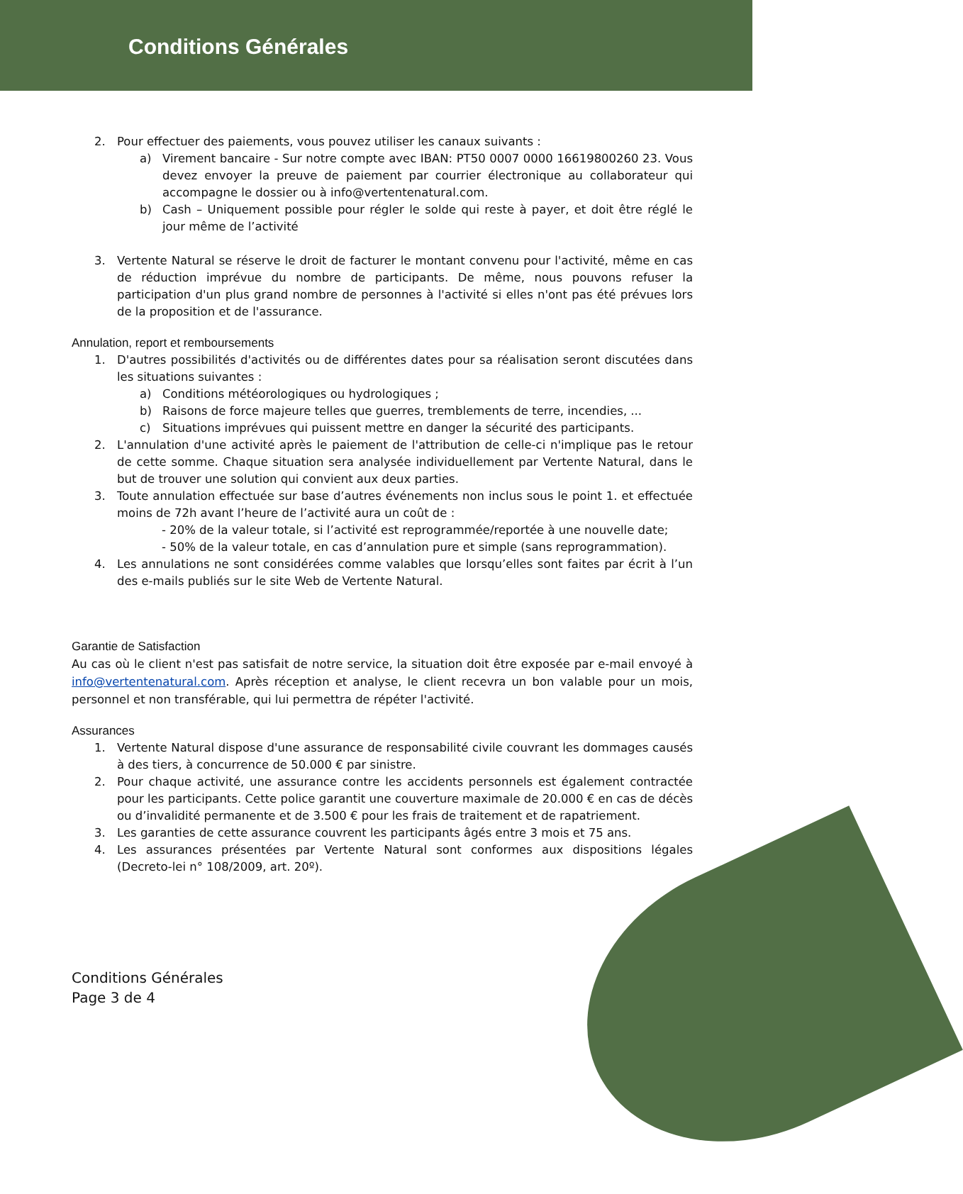Conditions Générales
2. Pour effectuer des paiements, vous pouvez utiliser les canaux suivants :
a) Virement bancaire - Sur notre compte avec IBAN: PT50 0007 0000 16619800260 23. Vous devez envoyer la preuve de paiement par courrier électronique au collaborateur qui accompagne le dossier ou à info@vertentenatural.com.
b) Cash – Uniquement possible pour régler le solde qui reste à payer, et doit être réglé le jour même de l’activité
3. Vertente Natural se réserve le droit de facturer le montant convenu pour l'activité, même en cas de réduction imprévue du nombre de participants. De même, nous pouvons refuser la participation d'un plus grand nombre de personnes à l'activité si elles n'ont pas été prévues lors de la proposition et de l'assurance.
Annulation, report et remboursements
1. D'autres possibilités d'activités ou de différentes dates pour sa réalisation seront discutées dans les situations suivantes :
a) Conditions météorologiques ou hydrologiques ;
b) Raisons de force majeure telles que guerres, tremblements de terre, incendies, ...
c) Situations imprévues qui puissent mettre en danger la sécurité des participants.
2. L'annulation d'une activité après le paiement de l'attribution de celle-ci n'implique pas le retour de cette somme. Chaque situation sera analysée individuellement par Vertente Natural, dans le but de trouver une solution qui convient aux deux parties.
3. Toute annulation effectuée sur base d’autres événements non inclus sous le point 1. et effectuée moins de 72h avant l’heure de l’activité aura un coût de :
- 20% de la valeur totale, si l’activité est reprogrammée/reportée à une nouvelle date;
- 50% de la valeur totale, en cas d’annulation pure et simple (sans reprogrammation).
4. Les annulations ne sont considérées comme valables que lorsqu’elles sont faites par écrit à l’un des e-mails publiés sur le site Web de Vertente Natural.
Garantie de Satisfaction
Au cas où le client n'est pas satisfait de notre service, la situation doit être exposée par e-mail envoyé à info@vertentenatural.com. Après réception et analyse, le client recevra un bon valable pour un mois, personnel et non transférable, qui lui permettra de répéter l'activité.
Assurances
1. Vertente Natural dispose d'une assurance de responsabilité civile couvrant les dommages causés à des tiers, à concurrence de 50.000 € par sinistre.
2. Pour chaque activité, une assurance contre les accidents personnels est également contractée pour les participants. Cette police garantit une couverture maximale de 20.000 € en cas de décès ou d’invalidité permanente et de 3.500 € pour les frais de traitement et de rapatriement.
3. Les garanties de cette assurance couvrent les participants âgés entre 3 mois et 75 ans.
4. Les assurances présentées par Vertente Natural sont conformes aux dispositions légales (Decreto-lei n° 108/2009, art. 20º).
Conditions Générales
Page 3 de 4